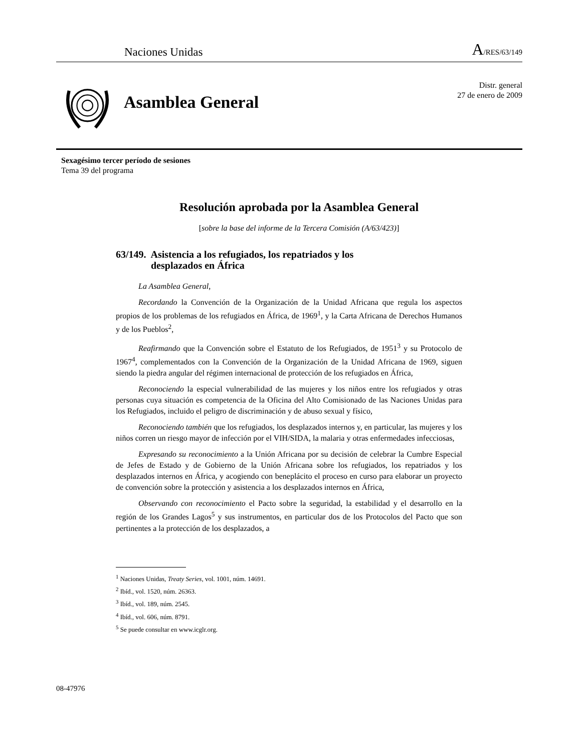Naciones Unidas A/RES/63/149
Asamblea General
Distr. general
27 de enero de 2009
Sexagésimo tercer período de sesiones
Tema 39 del programa
Resolución aprobada por la Asamblea General
[sobre la base del informe de la Tercera Comisión (A/63/423)]
63/149. Asistencia a los refugiados, los repatriados y los
desplazados en África
La Asamblea General,
Recordando la Convención de la Organización de la Unidad Africana que regula los aspectos propios de los problemas de los refugiados en África, de 1969<sup>1</sup>, y la Carta Africana de Derechos Humanos y de los Pueblos<sup>2</sup>,
Reafirmando que la Convención sobre el Estatuto de los Refugiados, de 1951<sup>3</sup> y su Protocolo de 1967<sup>4</sup>, complementados con la Convención de la Organización de la Unidad Africana de 1969, siguen siendo la piedra angular del régimen internacional de protección de los refugiados en África,
Reconociendo la especial vulnerabilidad de las mujeres y los niños entre los refugiados y otras personas cuya situación es competencia de la Oficina del Alto Comisionado de las Naciones Unidas para los Refugiados, incluido el peligro de discriminación y de abuso sexual y físico,
Reconociendo también que los refugiados, los desplazados internos y, en particular, las mujeres y los niños corren un riesgo mayor de infección por el VIH/SIDA, la malaria y otras enfermedades infecciosas,
Expresando su reconocimiento a la Unión Africana por su decisión de celebrar la Cumbre Especial de Jefes de Estado y de Gobierno de la Unión Africana sobre los refugiados, los repatriados y los desplazados internos en África, y acogiendo con beneplácito el proceso en curso para elaborar un proyecto de convención sobre la protección y asistencia a los desplazados internos en África,
Observando con reconocimiento el Pacto sobre la seguridad, la estabilidad y el desarrollo en la región de los Grandes Lagos<sup>5</sup> y sus instrumentos, en particular dos de los Protocolos del Pacto que son pertinentes a la protección de los desplazados, a
<sup>1</sup> Naciones Unidas, Treaty Series, vol. 1001, núm. 14691.
<sup>2</sup> Ibíd., vol. 1520, núm. 26363.
<sup>3</sup> Ibíd., vol. 189, núm. 2545.
<sup>4</sup> Ibíd., vol. 606, núm. 8791.
<sup>5</sup> Se puede consultar en www.icglr.org.
08-47976